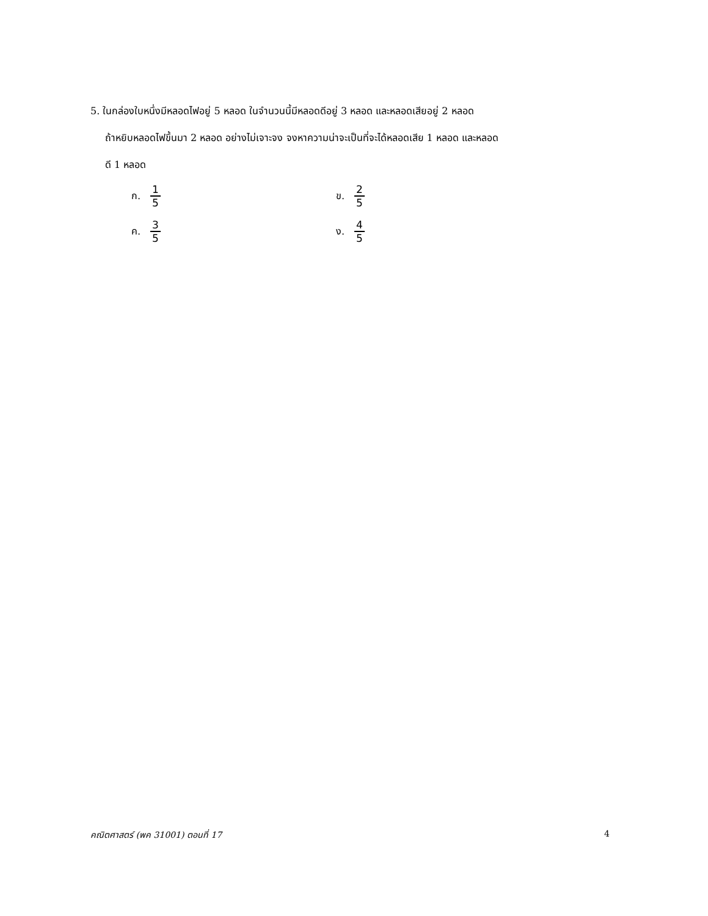5. ในกล่องใบหนึ่งมีหลอดไฟอยู่ 5 หลอด ในจำนวนนี้มีหลอดดีอยู่ 3 หลอด และหลอดเสียอยู่ 2 หลอด
ถ้าหยิบหลอดไฟขึ้นมา 2 หลอด อย่างไม่เจาะจง จงหาความน่าจะเป็นที่จะได้หลอดเสีย 1 หลอด และหลอด
ดี 1 หลอด
ก. 1 5 ข. 2 5
ค. 3 5 ง. 4 5
คณิตศาสตร์ (พค 31001) ตอนที่ 17 4